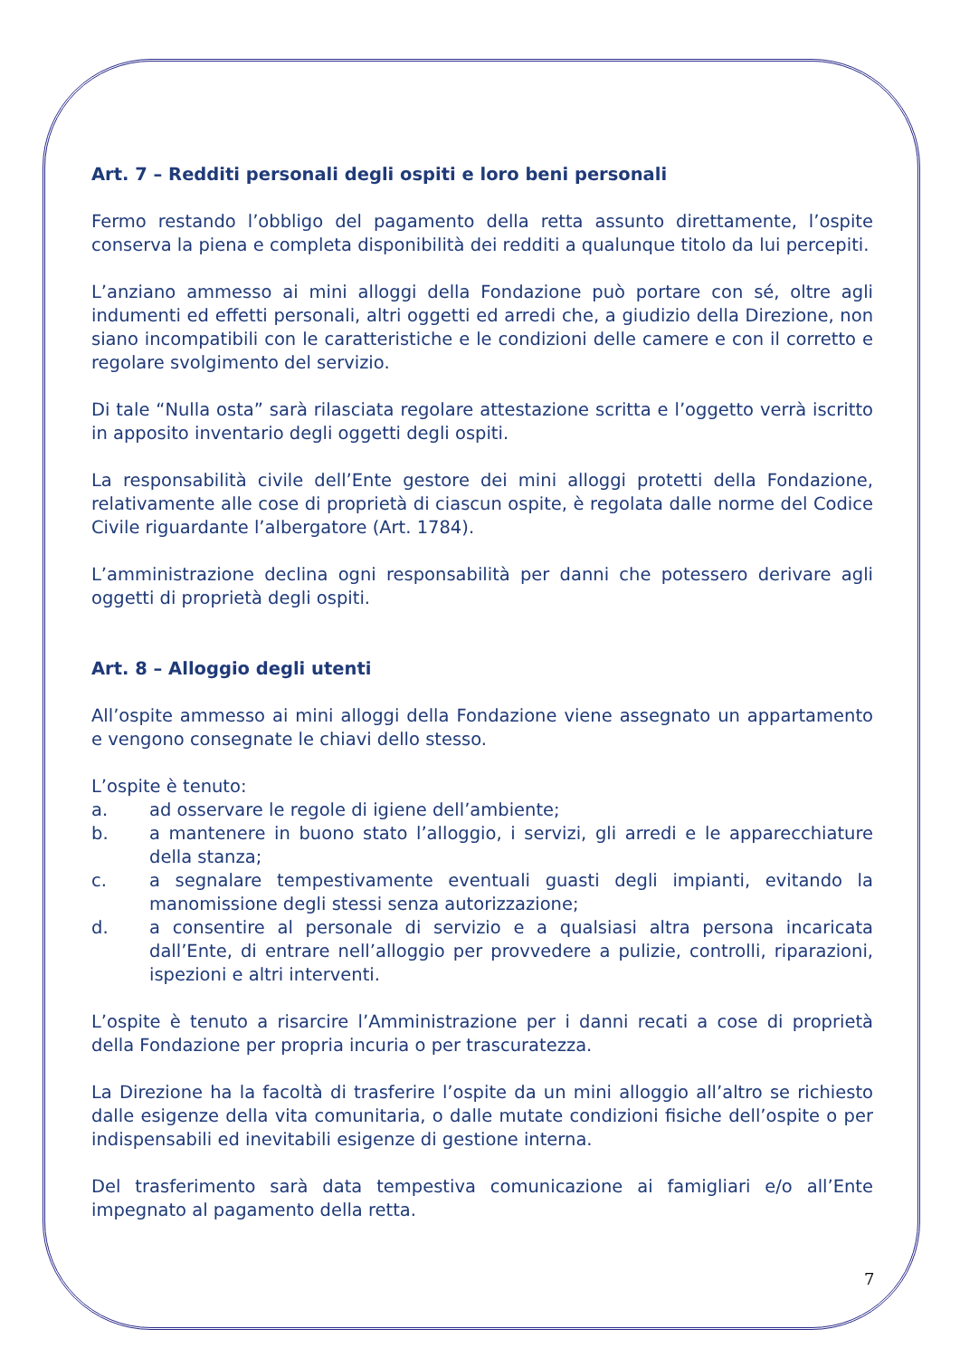Art. 7 – Redditi personali degli ospiti e loro beni personali
Fermo restando l’obbligo del pagamento della retta assunto direttamente, l’ospite conserva la piena e completa disponibilità dei redditi a qualunque titolo da lui percepiti.
L’anziano ammesso ai mini alloggi della Fondazione può portare con sé, oltre agli indumenti ed effetti personali, altri oggetti ed arredi che, a giudizio della Direzione, non siano incompatibili con le caratteristiche e le condizioni delle camere e con il corretto e regolare svolgimento del servizio.
Di tale “Nulla osta” sarà rilasciata regolare attestazione scritta e l’oggetto verrà iscritto in apposito inventario degli oggetti degli ospiti.
La responsabilità civile dell’Ente gestore dei mini alloggi protetti della Fondazione, relativamente alle cose di proprietà di ciascun ospite, è regolata dalle norme del Codice Civile riguardante l’albergatore (Art. 1784).
L’amministrazione declina ogni responsabilità per danni che potessero derivare agli oggetti di proprietà degli ospiti.
Art. 8 – Alloggio degli utenti
All’ospite ammesso ai mini alloggi della Fondazione viene assegnato un appartamento e vengono consegnate le chiavi dello stesso.
L’ospite è tenuto:
a. ad osservare le regole di igiene dell’ambiente;
b. a mantenere in buono stato l’alloggio, i servizi, gli arredi e le apparecchiature della stanza;
c. a segnalare tempestivamente eventuali guasti degli impianti, evitando la manomissione degli stessi senza autorizzazione;
d. a consentire al personale di servizio e a qualsiasi altra persona incaricata dall’Ente, di entrare nell’alloggio per provvedere a pulizie, controlli, riparazioni, ispezioni e altri interventi.
L’ospite è tenuto a risarcire l’Amministrazione per i danni recati a cose di proprietà della Fondazione per propria incuria o per trascuratezza.
La Direzione ha la facoltà di trasferire l’ospite da un mini alloggio all’altro se richiesto dalle esigenze della vita comunitaria, o dalle mutate condizioni fisiche dell’ospite o per indispensabili ed inevitabili esigenze di gestione interna.
Del trasferimento sarà data tempestiva comunicazione ai famigliari e/o all’Ente impegnato al pagamento della retta.
7